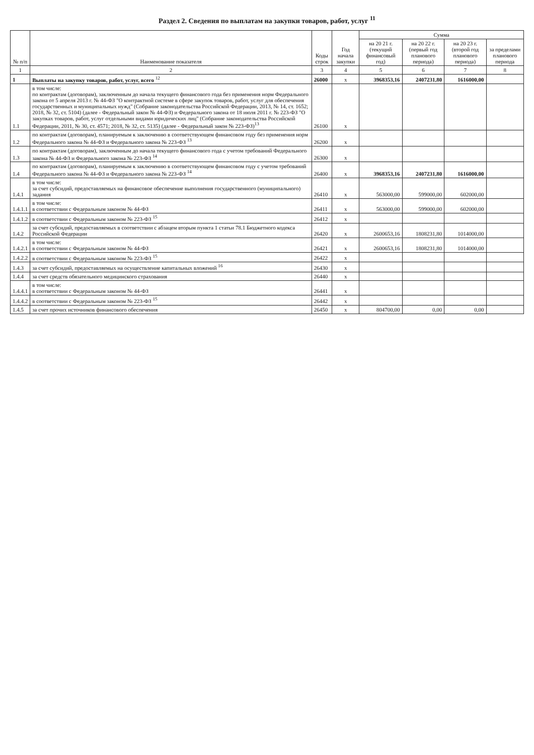Раздел 2. Сведения по выплатам на закупки товаров, работ, услуг <sup>11</sup>
| № п/п | Наименование показателя | Коды строк | Год начала закупки | Сумма | | | |
| --- | --- | --- | --- | --- | --- | --- | --- |
| | | | | на 20 21 г. (текущий финансовый год) | на 20 22 г. (первый год планового периода) | на 20 23 г. (второй год планового периода) | за пределами планового периода |
| 1 | 2 | 3 | 4 | 5 | 6 | 7 | 8 |
| 1 | Выплаты на закупку товаров, работ, услуг, всего <sup>12</sup> | 26000 | x | 3968353,16 | 2407231,80 | 1616000,00 | |
| 1.1 | в том числе: по контрактам (договорам), заключенным до начала текущего финансового года без применения норм Федерального закона от 5 апреля 2013 г. № 44-ФЗ "О контрактной системе в сфере закупок товаров, работ, услуг для обеспечения государственных и муниципальных нужд" (Собрание законодательства Российской Федерации, 2013, № 14, ст. 1652; 2018, № 32, ст. 5104) (далее - Федеральный закон № 44-ФЗ) и Федерального закона от 18 июля 2011 г. № 223-ФЗ "О закупках товаров, работ, услуг отдельными видами юридических лиц" (Собрание законодательства Российской Федерации, 2011, № 30, ст. 4571; 2018, № 32, ст. 5135) (далее - Федеральный закон № 223-ФЗ)<sup>13</sup> | 26100 | x | | | | |
| 1.2 | по контрактам (договорам), планируемым к заключению в соответствующем финансовом году без применения норм Федерального закона № 44-ФЗ и Федерального закона № 223-ФЗ <sup>13</sup> | 26200 | x | | | | |
| 1.3 | по контрактам (договорам), заключенным до начала текущего финансового года с учетом требований Федерального закона № 44-ФЗ и Федерального закона № 223-ФЗ <sup>14</sup> | 26300 | x | | | | |
| 1.4 | по контрактам (договорам), планируемым к заключению в соответствующем финансовом году с учетом требований Федерального закона № 44-ФЗ и Федерального закона № 223-ФЗ <sup>14</sup> | 26400 | x | 3968353,16 | 2407231,80 | 1616000,00 | |
| 1.4.1 | в том числе: за счет субсидий, предоставляемых на финансовое обеспечение выполнения государственного (муниципального) задания | 26410 | x | 563000,00 | 599000,00 | 602000,00 | |
| 1.4.1.1 | в том числе: в соответствии с Федеральным законом № 44-ФЗ | 26411 | x | 563000,00 | 599000,00 | 602000,00 | |
| 1.4.1.2 | в соответствии с Федеральным законом № 223-ФЗ <sup>15</sup> | 26412 | x | | | | |
| 1.4.2 | за счет субсидий, предоставляемых в соответствии с абзацем вторым пункта 1 статьи 78.1 Бюджетного кодекса Российской Федерации | 26420 | x | 2600653,16 | 1808231,80 | 1014000,00 | |
| 1.4.2.1 | в том числе: в соответствии с Федеральным законом № 44-ФЗ | 26421 | x | 2600653,16 | 1808231,80 | 1014000,00 | |
| 1.4.2.2 | в соответствии с Федеральным законом № 223-ФЗ <sup>15</sup> | 26422 | x | | | | |
| 1.4.3 | за счет субсидий, предоставляемых на осуществление капитальных вложений <sup>16</sup> | 26430 | x | | | | |
| 1.4.4 | за счет средств обязательного медицинского страхования | 26440 | x | | | | |
| 1.4.4.1 | в том числе: в соответствии с Федеральным законом № 44-ФЗ | 26441 | x | | | | |
| 1.4.4.2 | в соответствии с Федеральным законом № 223-ФЗ <sup>15</sup> | 26442 | x | | | | |
| 1.4.5 | за счет прочих источников финансового обеспечения | 26450 | x | 804700,00 | 0,00 | 0,00 | |